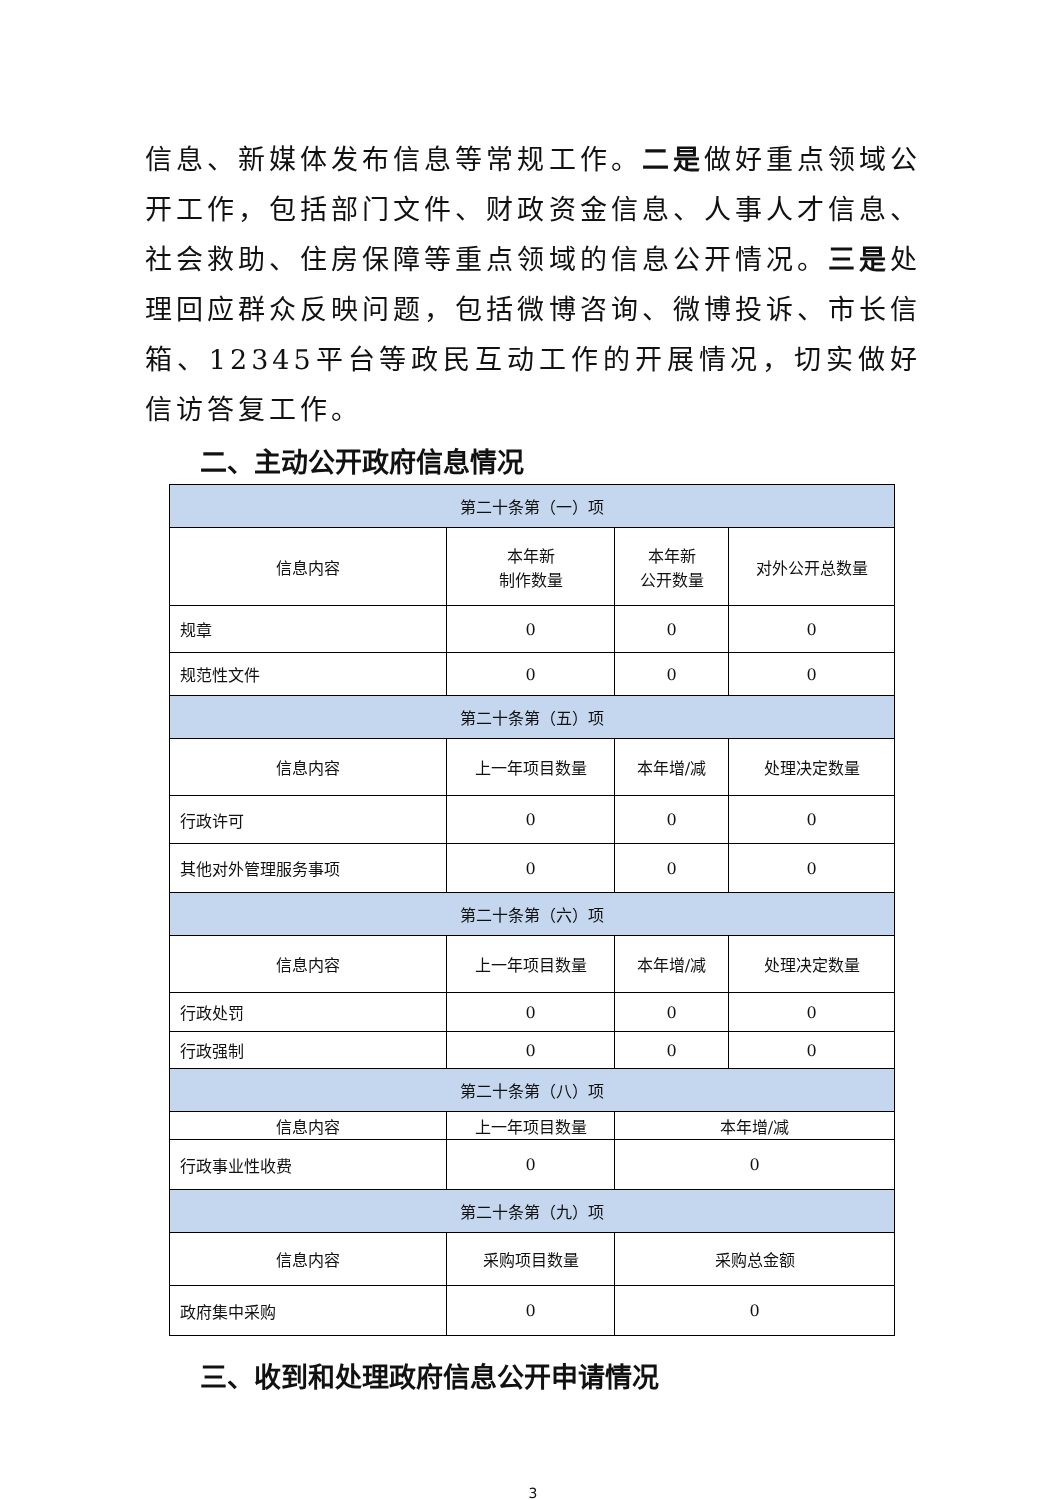信息、新媒体发布信息等常规工作。二是做好重点领域公开工作，包括部门文件、财政资金信息、人事人才信息、社会救助、住房保障等重点领域的信息公开情况。三是处理回应群众反映问题，包括微博咨询、微博投诉、市长信箱、12345平台等政民互动工作的开展情况，切实做好信访答复工作。
二、主动公开政府信息情况
| 第二十条第（一）项 | | | |
| 信息内容 | 本年新 制作数量 | 本年新 公开数量 | 对外公开总数量 |
| 规章 | 0 | 0 | 0 |
| 规范性文件 | 0 | 0 | 0 |
| 第二十条第（五）项 | | | |
| 信息内容 | 上一年项目数量 | 本年增/减 | 处理决定数量 |
| 行政许可 | 0 | 0 | 0 |
| 其他对外管理服务事项 | 0 | 0 | 0 |
| 第二十条第（六）项 | | | |
| 信息内容 | 上一年项目数量 | 本年增/减 | 处理决定数量 |
| 行政处罚 | 0 | 0 | 0 |
| 行政强制 | 0 | 0 | 0 |
| 第二十条第（八）项 | | | |
| 信息内容 | 上一年项目数量 | 本年增/减 | |
| 行政事业性收费 | 0 | 0 | |
| 第二十条第（九）项 | | | |
| 信息内容 | 采购项目数量 | 采购总金额 | |
| 政府集中采购 | 0 | 0 | |
三、收到和处理政府信息公开申请情况
3